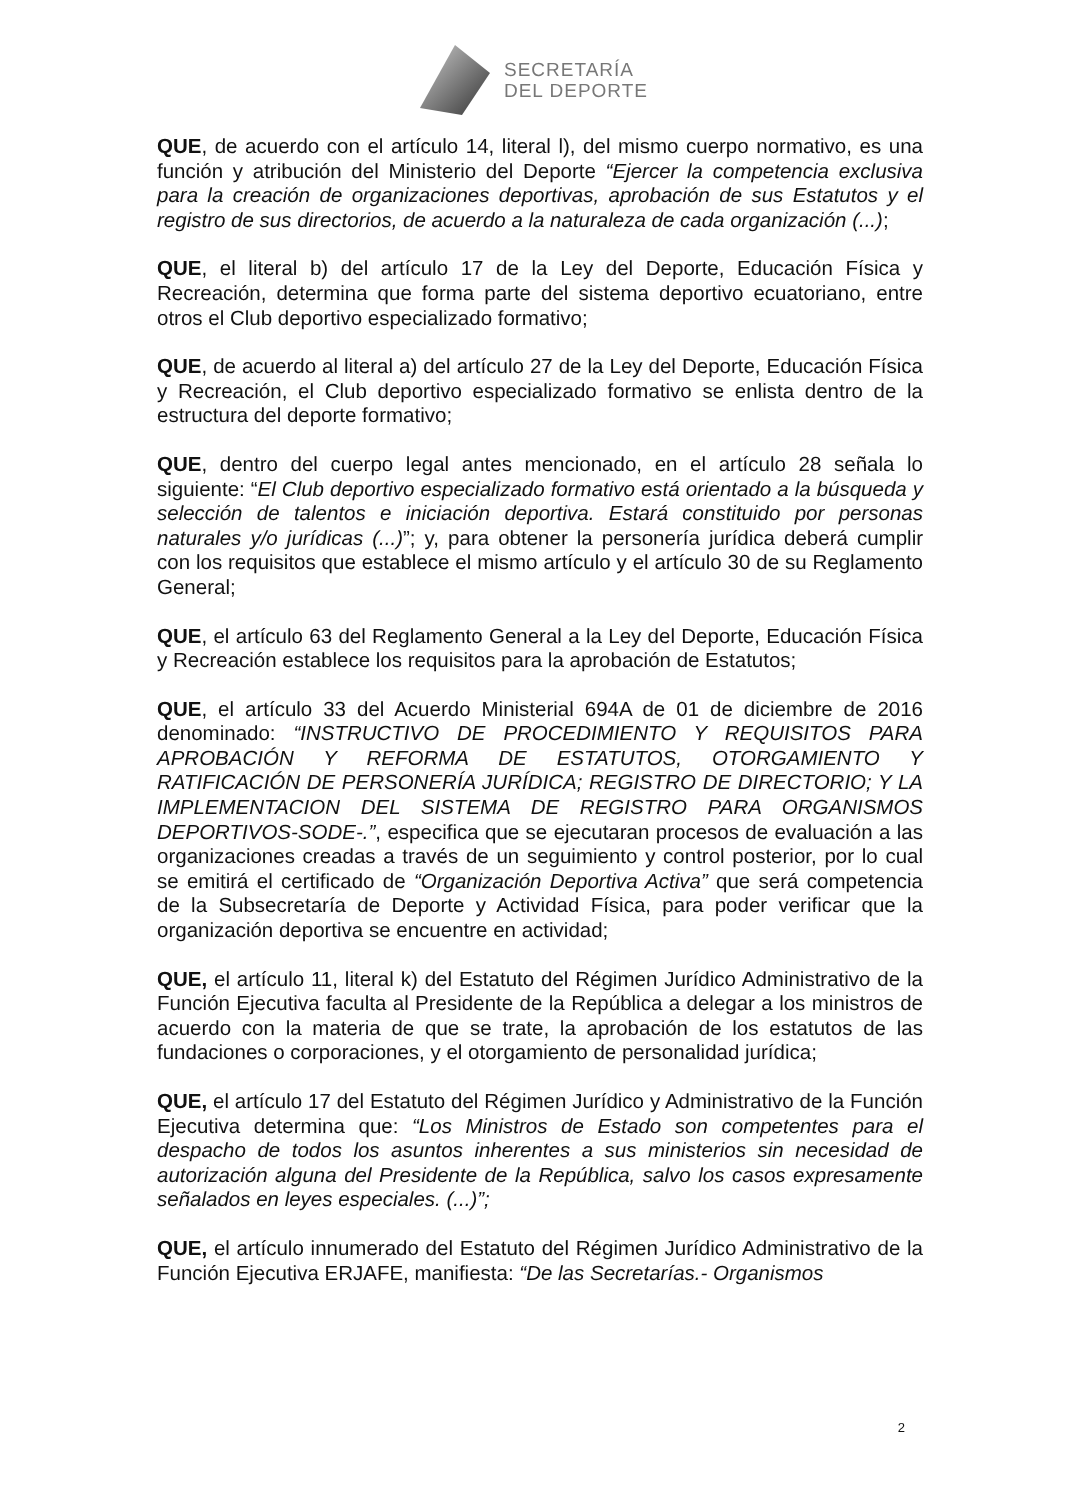SECRETARÍA
DEL DEPORTE
QUE, de acuerdo con el artículo 14, literal l), del mismo cuerpo normativo, es una función y atribución del Ministerio del Deporte “Ejercer la competencia exclusiva para la creación de organizaciones deportivas, aprobación de sus Estatutos y el registro de sus directorios, de acuerdo a la naturaleza de cada organización (...);
QUE, el literal b) del artículo 17 de la Ley del Deporte, Educación Física y Recreación, determina que forma parte del sistema deportivo ecuatoriano, entre otros el Club deportivo especializado formativo;
QUE, de acuerdo al literal a) del artículo 27 de la Ley del Deporte, Educación Física y Recreación, el Club deportivo especializado formativo se enlista dentro de la estructura del deporte formativo;
QUE, dentro del cuerpo legal antes mencionado, en el artículo 28 señala lo siguiente: “El Club deportivo especializado formativo está orientado a la búsqueda y selección de talentos e iniciación deportiva. Estará constituido por personas naturales y/o jurídicas (...)”; y, para obtener la personería jurídica deberá cumplir con los requisitos que establece el mismo artículo y el artículo 30 de su Reglamento General;
QUE, el artículo 63 del Reglamento General a la Ley del Deporte, Educación Física y Recreación establece los requisitos para la aprobación de Estatutos;
QUE, el artículo 33 del Acuerdo Ministerial 694A de 01 de diciembre de 2016 denominado: “INSTRUCTIVO DE PROCEDIMIENTO Y REQUISITOS PARA APROBACIÓN Y REFORMA DE ESTATUTOS, OTORGAMIENTO Y RATIFICACIÓN DE PERSONERÍA JURÍDICA; REGISTRO DE DIRECTORIO; Y LA IMPLEMENTACION DEL SISTEMA DE REGISTRO PARA ORGANISMOS DEPORTIVOS-SODE-.”, especifica que se ejecutaran procesos de evaluación a las organizaciones creadas a través de un seguimiento y control posterior, por lo cual se emitirá el certificado de “Organización Deportiva Activa” que será competencia de la Subsecretaría de Deporte y Actividad Física, para poder verificar que la organización deportiva se encuentre en actividad;
QUE, el artículo 11, literal k) del Estatuto del Régimen Jurídico Administrativo de la Función Ejecutiva faculta al Presidente de la República a delegar a los ministros de acuerdo con la materia de que se trate, la aprobación de los estatutos de las fundaciones o corporaciones, y el otorgamiento de personalidad jurídica;
QUE, el artículo 17 del Estatuto del Régimen Jurídico y Administrativo de la Función Ejecutiva determina que: “Los Ministros de Estado son competentes para el despacho de todos los asuntos inherentes a sus ministerios sin necesidad de autorización alguna del Presidente de la República, salvo los casos expresamente señalados en leyes especiales. (...)”;
QUE, el artículo innumerado del Estatuto del Régimen Jurídico Administrativo de la Función Ejecutiva ERJAFE, manifiesta: “De las Secretarías.- Organismos
2